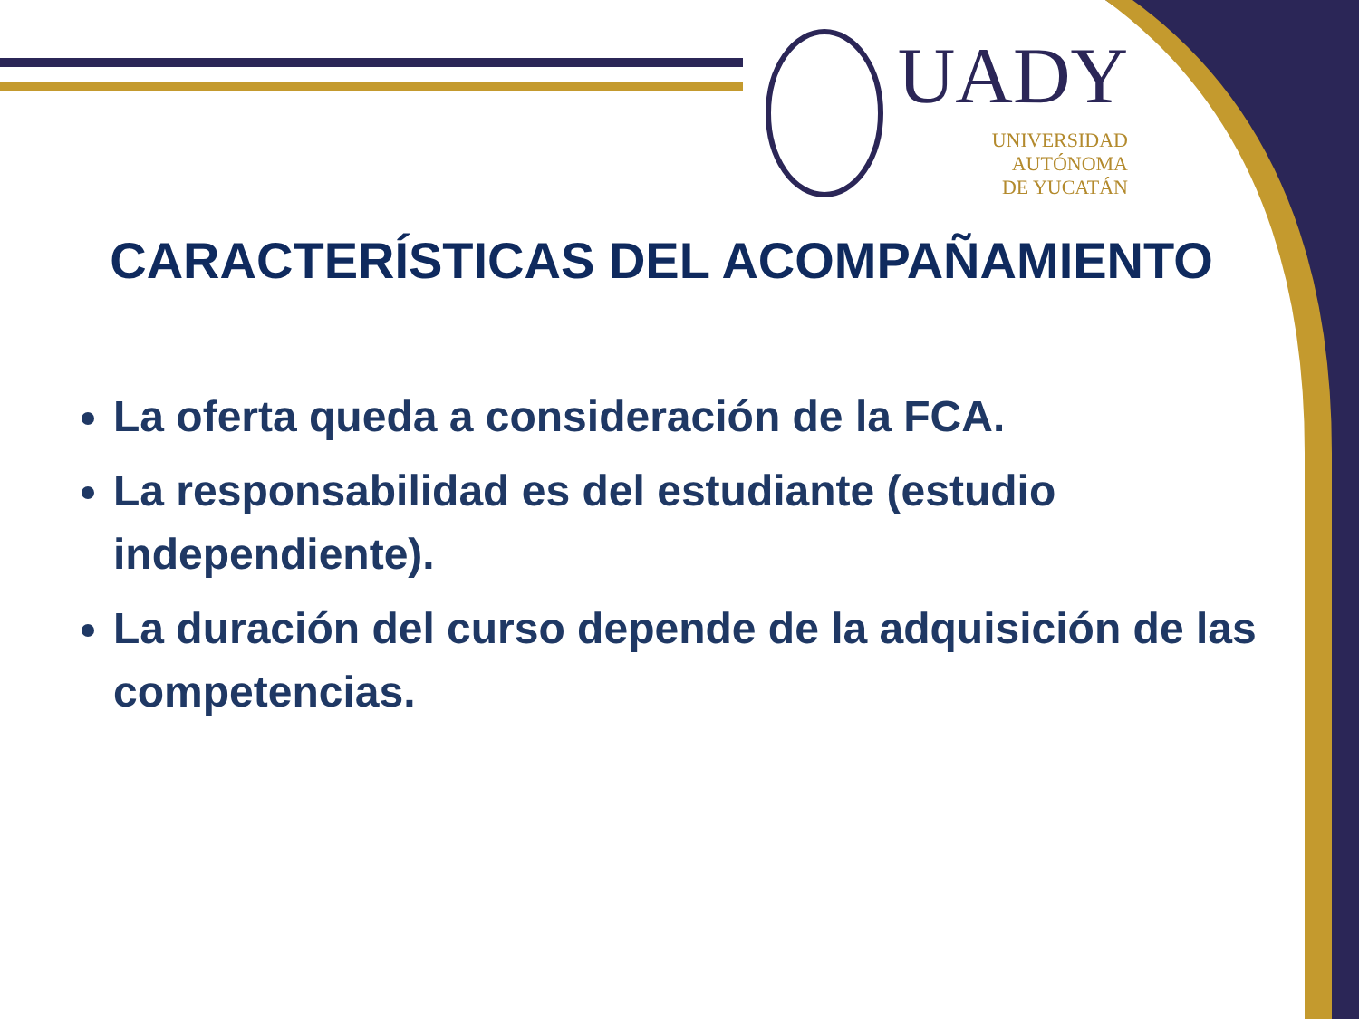UADY
UNIVERSIDAD
AUTÓNOMA
DE YUCATÁN
CARACTERÍSTICAS DEL ACOMPAÑAMIENTO
La oferta queda a consideración de la FCA.
La responsabilidad es del estudiante (estudio independiente).
La duración del curso depende de la adquisición de las competencias.